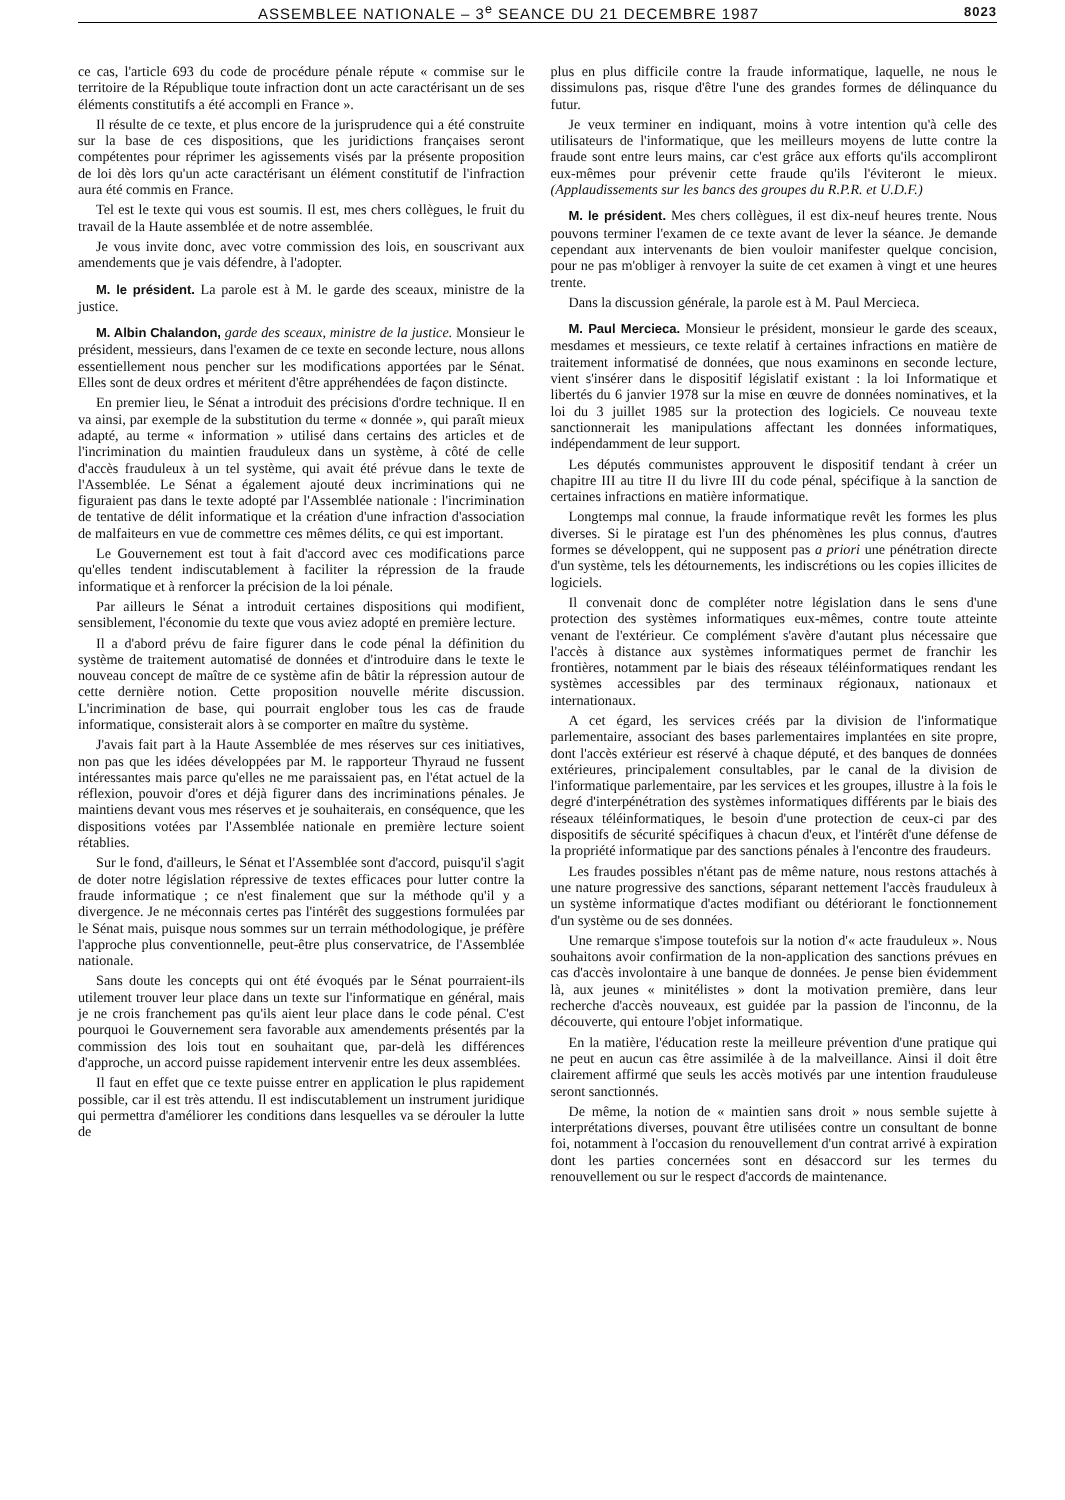ASSEMBLEE NATIONALE – 3<sup>e</sup> SEANCE DU 21 DECEMBRE 1987 8023
ce cas, l'article 693 du code de procédure pénale répute « commise sur le territoire de la République toute infraction dont un acte caractérisant un de ses éléments constitutifs a été accompli en France ».
Il résulte de ce texte, et plus encore de la jurisprudence qui a été construite sur la base de ces dispositions, que les juridictions françaises seront compétentes pour réprimer les agissements visés par la présente proposition de loi dès lors qu'un acte caractérisant un élément constitutif de l'infraction aura été commis en France.
Tel est le texte qui vous est soumis. Il est, mes chers collègues, le fruit du travail de la Haute assemblée et de notre assemblée.
Je vous invite donc, avec votre commission des lois, en souscrivant aux amendements que je vais défendre, à l'adopter.
M. le président. La parole est à M. le garde des sceaux, ministre de la justice.
M. Albin Chalandon, garde des sceaux, ministre de la justice. Monsieur le président, messieurs, dans l'examen de ce texte en seconde lecture, nous allons essentiellement nous pencher sur les modifications apportées par le Sénat. Elles sont de deux ordres et méritent d'être appréhendées de façon distincte.
En premier lieu, le Sénat a introduit des précisions d'ordre technique. Il en va ainsi, par exemple de la substitution du terme « donnée », qui paraît mieux adapté, au terme « information » utilisé dans certains des articles et de l'incrimination du maintien frauduleux dans un système, à côté de celle d'accès frauduleux à un tel système, qui avait été prévue dans le texte de l'Assemblée. Le Sénat a également ajouté deux incriminations qui ne figuraient pas dans le texte adopté par l'Assemblée nationale : l'incrimination de tentative de délit informatique et la création d'une infraction d'association de malfaiteurs en vue de commettre ces mêmes délits, ce qui est important.
Le Gouvernement est tout à fait d'accord avec ces modifications parce qu'elles tendent indiscutablement à faciliter la répression de la fraude informatique et à renforcer la précision de la loi pénale.
Par ailleurs le Sénat a introduit certaines dispositions qui modifient, sensiblement, l'économie du texte que vous aviez adopté en première lecture.
Il a d'abord prévu de faire figurer dans le code pénal la définition du système de traitement automatisé de données et d'introduire dans le texte le nouveau concept de maître de ce système afin de bâtir la répression autour de cette dernière notion. Cette proposition nouvelle mérite discussion. L'incrimination de base, qui pourrait englober tous les cas de fraude informatique, consisterait alors à se comporter en maître du système.
J'avais fait part à la Haute Assemblée de mes réserves sur ces initiatives, non pas que les idées développées par M. le rapporteur Thyraud ne fussent intéressantes mais parce qu'elles ne me paraissaient pas, en l'état actuel de la réflexion, pouvoir d'ores et déjà figurer dans des incriminations pénales. Je maintiens devant vous mes réserves et je souhaiterais, en conséquence, que les dispositions votées par l'Assemblée nationale en première lecture soient rétablies.
Sur le fond, d'ailleurs, le Sénat et l'Assemblée sont d'accord, puisqu'il s'agit de doter notre législation répressive de textes efficaces pour lutter contre la fraude informatique ; ce n'est finalement que sur la méthode qu'il y a divergence. Je ne méconnais certes pas l'intérêt des suggestions formulées par le Sénat mais, puisque nous sommes sur un terrain méthodologique, je préfère l'approche plus conventionnelle, peut-être plus conservatrice, de l'Assemblée nationale.
Sans doute les concepts qui ont été évoqués par le Sénat pourraient-ils utilement trouver leur place dans un texte sur l'informatique en général, mais je ne crois franchement pas qu'ils aient leur place dans le code pénal. C'est pourquoi le Gouvernement sera favorable aux amendements présentés par la commission des lois tout en souhaitant que, par-delà les différences d'approche, un accord puisse rapidement intervenir entre les deux assemblées.
Il faut en effet que ce texte puisse entrer en application le plus rapidement possible, car il est très attendu. Il est indiscutablement un instrument juridique qui permettra d'améliorer les conditions dans lesquelles va se dérouler la lutte de
plus en plus difficile contre la fraude informatique, laquelle, ne nous le dissimulons pas, risque d'être l'une des grandes formes de délinquance du futur.
Je veux terminer en indiquant, moins à votre intention qu'à celle des utilisateurs de l'informatique, que les meilleurs moyens de lutte contre la fraude sont entre leurs mains, car c'est grâce aux efforts qu'ils accompliront eux-mêmes pour prévenir cette fraude qu'ils l'éviteront le mieux. (Applaudissements sur les bancs des groupes du R.P.R. et U.D.F.)
M. le président. Mes chers collègues, il est dix-neuf heures trente. Nous pouvons terminer l'examen de ce texte avant de lever la séance. Je demande cependant aux intervenants de bien vouloir manifester quelque concision, pour ne pas m'obliger à renvoyer la suite de cet examen à vingt et une heures trente.
Dans la discussion générale, la parole est à M. Paul Mercieca.
M. Paul Mercieca. Monsieur le président, monsieur le garde des sceaux, mesdames et messieurs, ce texte relatif à certaines infractions en matière de traitement informatisé de données, que nous examinons en seconde lecture, vient s'insérer dans le dispositif législatif existant : la loi Informatique et libertés du 6 janvier 1978 sur la mise en œuvre de données nominatives, et la loi du 3 juillet 1985 sur la protection des logiciels. Ce nouveau texte sanctionnerait les manipulations affectant les données informatiques, indépendamment de leur support.
Les députés communistes approuvent le dispositif tendant à créer un chapitre III au titre II du livre III du code pénal, spécifique à la sanction de certaines infractions en matière informatique.
Longtemps mal connue, la fraude informatique revêt les formes les plus diverses. Si le piratage est l'un des phénomènes les plus connus, d'autres formes se développent, qui ne supposent pas a priori une pénétration directe d'un système, tels les détournements, les indiscrétions ou les copies illicites de logiciels.
Il convenait donc de compléter notre législation dans le sens d'une protection des systèmes informatiques eux-mêmes, contre toute atteinte venant de l'extérieur. Ce complément s'avère d'autant plus nécessaire que l'accès à distance aux systèmes informatiques permet de franchir les frontières, notamment par le biais des réseaux téléinformatiques rendant les systèmes accessibles par des terminaux régionaux, nationaux et internationaux.
A cet égard, les services créés par la division de l'informatique parlementaire, associant des bases parlementaires implantées en site propre, dont l'accès extérieur est réservé à chaque député, et des banques de données extérieures, principalement consultables, par le canal de la division de l'informatique parlementaire, par les services et les groupes, illustre à la fois le degré d'interpénétration des systèmes informatiques différents par le biais des réseaux téléinformatiques, le besoin d'une protection de ceux-ci par des dispositifs de sécurité spécifiques à chacun d'eux, et l'intérêt d'une défense de la propriété informatique par des sanctions pénales à l'encontre des fraudeurs.
Les fraudes possibles n'étant pas de même nature, nous restons attachés à une nature progressive des sanctions, séparant nettement l'accès frauduleux à un système informatique d'actes modifiant ou détériorant le fonctionnement d'un système ou de ses données.
Une remarque s'impose toutefois sur la notion d'« acte frauduleux ». Nous souhaitons avoir confirmation de la non-application des sanctions prévues en cas d'accès involontaire à une banque de données. Je pense bien évidemment là, aux jeunes « minitélistes » dont la motivation première, dans leur recherche d'accès nouveaux, est guidée par la passion de l'inconnu, de la découverte, qui entoure l'objet informatique.
En la matière, l'éducation reste la meilleure prévention d'une pratique qui ne peut en aucun cas être assimilée à de la malveillance. Ainsi il doit être clairement affirmé que seuls les accès motivés par une intention frauduleuse seront sanctionnés.
De même, la notion de « maintien sans droit » nous semble sujette à interprétations diverses, pouvant être utilisées contre un consultant de bonne foi, notamment à l'occasion du renouvellement d'un contrat arrivé à expiration dont les parties concernées sont en désaccord sur les termes du renouvellement ou sur le respect d'accords de maintenance.